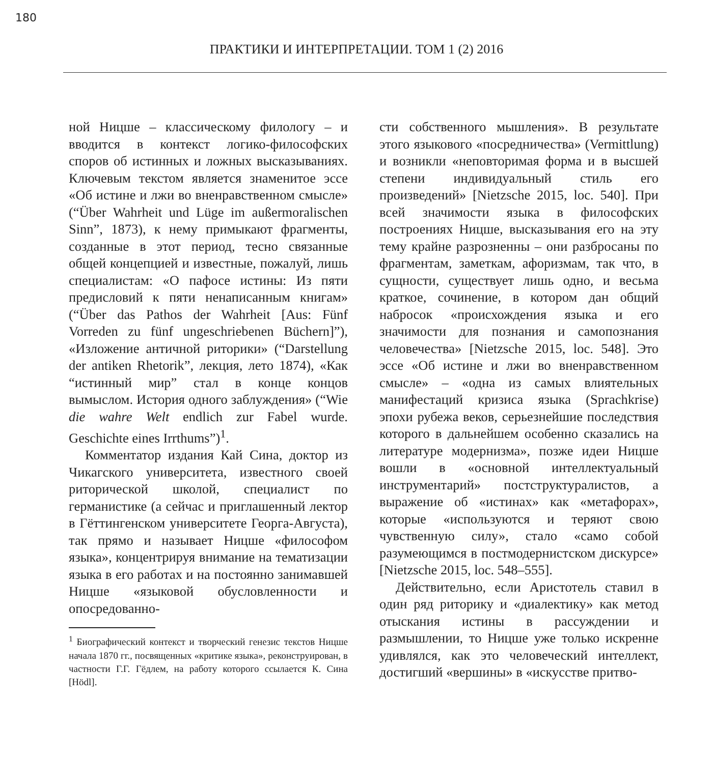180
ПРАКТИКИ И ИНТЕРПРЕТАЦИИ. ТОМ 1 (2) 2016
ной Ницше – классическому филологу – и вводится в контекст логико-философских споров об истинных и ложных высказываниях. Ключевым текстом является знаменитое эссе «Об истине и лжи во вненравственном смысле» (“Über Wahrheit und Lüge im außermoralischen Sinn”, 1873), к нему примыкают фрагменты, созданные в этот период, тесно связанные общей концепцией и известные, пожалуй, лишь специалистам: «О пафосе истины: Из пяти предисловий к пяти ненаписанным книгам» (“Über das Pathos der Wahrheit [Aus: Fünf Vorreden zu fünf ungeschriebenen Büchern]”), «Изложение античной риторики» (“Darstellung der antiken Rhetorik”, лекция, лето 1874), «Как “истинный мир” стал в конце концов вымыслом. История одного заблуждения» (“Wie die wahre Welt endlich zur Fabel wurde. Geschichte eines Irrthums”)<sup>1</sup>.
Комментатор издания Кай Сина, доктор из Чикагского университета, известного своей риторической школой, специалист по германистике (а сейчас и приглашенный лектор в Гёттингенском университете Георга-Августа), так прямо и называет Ницше «философом языка», концентрируя внимание на тематизации языка в его работах и на постоянно занимавшей Ницше «языковой обусловленности и опосредованно-
<sup>1</sup> Биографический контекст и творческий генезис текстов Ницше начала 1870 гг., посвященных «критике языка», реконструирован, в частности Г.Г. Гёдлем, на работу которого ссылается К. Сина [Hödl].
сти собственного мышления». В результате этого языкового «посредничества» (Vermittlung) и возникли «неповторимая форма и в высшей степени индивидуальный стиль его произведений» [Nietzsche 2015, loc. 540]. При всей значимости языка в философских построениях Ницше, высказывания его на эту тему крайне разрозненны – они разбросаны по фрагментам, заметкам, афоризмам, так что, в сущности, существует лишь одно, и весьма краткое, сочинение, в котором дан общий набросок «происхождения языка и его значимости для познания и самопознания человечества» [Nietzsche 2015, loc. 548]. Это эссе «Об истине и лжи во вненравственном смысле» – «одна из самых влиятельных манифестаций кризиса языка (Sprachkrise) эпохи рубежа веков, серьезнейшие последствия которого в дальнейшем особенно сказались на литературе модернизма», позже идеи Ницше вошли в «основной интеллектуальный инструментарий» постструктуралистов, а выражение об «истинах» как «метафорах», которые «используются и теряют свою чувственную силу», стало «само собой разумеющимся в постмодернистском дискурсе» [Nietzsche 2015, loc. 548–555].
Действительно, если Аристотель ставил в один ряд риторику и «диалектику» как метод отыскания истины в рассуждении и размышлении, то Ницше уже только искренне удивлялся, как это человеческий интеллект, достигший «вершины» в «искусстве притво-